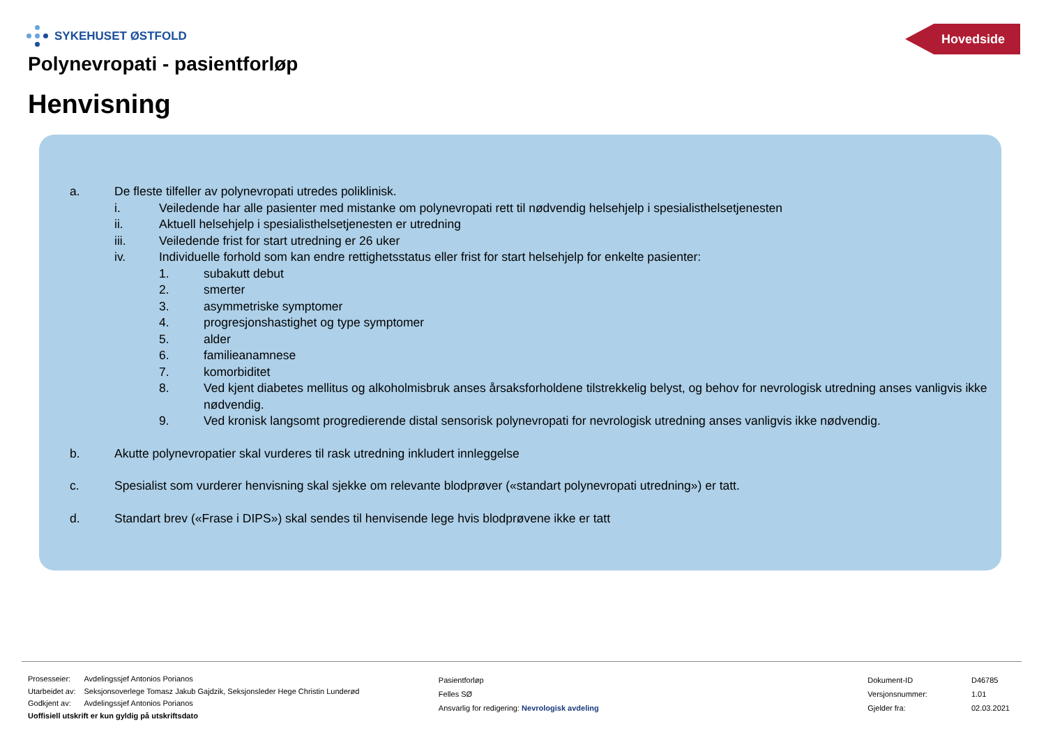SYKEHUSET ØSTFOLD Hovedside
Polynevropati - pasientforløp
Henvisning
a. De fleste tilfeller av polynevropati utredes poliklinisk.
i. Veiledende har alle pasienter med mistanke om polynevropati rett til nødvendig helsehjelp i spesialisthelsetjenesten
ii. Aktuell helsehjelp i spesialisthelsetjenesten er utredning
iii. Veiledende frist for start utredning er 26 uker
iv. Individuelle forhold som kan endre rettighetsstatus eller frist for start helsehjelp for enkelte pasienter:
1. subakutt debut
2. smerter
3. asymmetriske symptomer
4. progresjonshastighet og type symptomer
5. alder
6. familieanamnese
7. komorbiditet
8. Ved kjent diabetes mellitus og alkoholmisbruk anses årsaksforholdene tilstrekkelig belyst, og behov for nevrologisk utredning anses vanligvis ikke nødvendig.
9. Ved kronisk langsomt progredierende distal sensorisk polynevropati for nevrologisk utredning anses vanligvis ikke nødvendig.
b. Akutte polynevropatier skal vurderes til rask utredning inkludert innleggelse
c. Spesialist som vurderer henvisning skal sjekke om relevante blodprøver («standart polynevropati utredning») er tatt.
d. Standart brev («Frase i DIPS») skal sendes til henvisende lege hvis blodprøvene ikke er tatt
| Prosesseier: | Avdelingssjef Antonios Porianos |
| Utarbeidet av: | Seksjonsoverlege Tomasz Jakub Gajdzik, Seksjonsleder Hege Christin Lunderød |
| Godkjent av: | Avdelingssjef Antonios Porianos |
Uoffisiell utskrift er kun gyldig på utskriftsdato
Pasientforløp
Felles SØ
Ansvarlig for redigering: Nevrologisk avdeling
| Dokument-ID | D46785 |
| Versjonsnummer: | 1.01 |
| Gjelder fra: | 02.03.2021 |